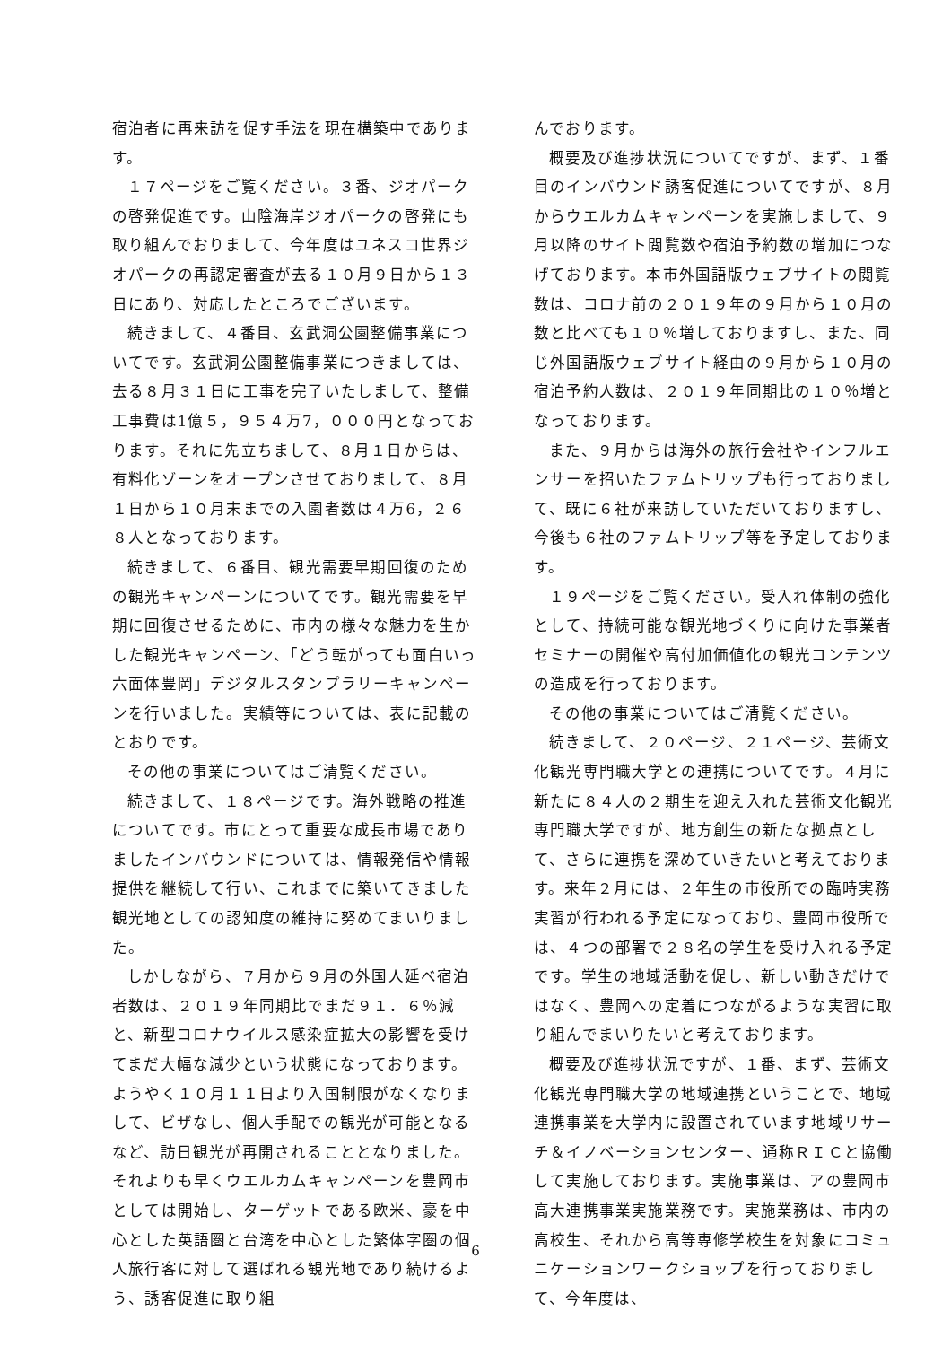宿泊者に再来訪を促す手法を現在構築中であります。
１７ページをご覧ください。３番、ジオパークの啓発促進です。山陰海岸ジオパークの啓発にも取り組んでおりまして、今年度はユネスコ世界ジオパークの再認定審査が去る１０月９日から１３日にあり、対応したところでございます。
続きまして、４番目、玄武洞公園整備事業についてです。玄武洞公園整備事業につきましては、去る８月３１日に工事を完了いたしまして、整備工事費は1億５，９５４万7，０００円となっております。それに先立ちまして、８月１日からは、有料化ゾーンをオープンさせておりまして、８月１日から１０月末までの入園者数は４万6，２６８人となっております。
続きまして、６番目、観光需要早期回復のための観光キャンペーンについてです。観光需要を早期に回復させるために、市内の様々な魅力を生かした観光キャンペーン、「どう転がっても面白いっ　六面体豊岡」デジタルスタンプラリーキャンペーンを行いました。実績等については、表に記載のとおりです。
その他の事業についてはご清覧ください。
続きまして、１８ページです。海外戦略の推進についてです。市にとって重要な成長市場でありましたインバウンドについては、情報発信や情報提供を継続して行い、これまでに築いてきました観光地としての認知度の維持に努めてまいりました。
しかしながら、７月から９月の外国人延べ宿泊者数は、２０１９年同期比でまだ９１．６％減と、新型コロナウイルス感染症拡大の影響を受けてまだ大幅な減少という状態になっております。ようやく１０月１１日より入国制限がなくなりまして、ビザなし、個人手配での観光が可能となるなど、訪日観光が再開されることとなりました。それよりも早くウエルカムキャンペーンを豊岡市としては開始し、ターゲットである欧米、豪を中心とした英語圏と台湾を中心とした繁体字圏の個人旅行客に対して選ばれる観光地であり続けるよう、誘客促進に取り組
んでおります。
概要及び進捗状況についてですが、まず、１番目のインバウンド誘客促進についてですが、８月からウエルカムキャンペーンを実施しまして、９月以降のサイト閲覧数や宿泊予約数の増加につなげております。本市外国語版ウェブサイトの閲覧数は、コロナ前の２０１９年の９月から１０月の数と比べても１０％増しておりますし、また、同じ外国語版ウェブサイト経由の９月から１０月の宿泊予約人数は、２０１９年同期比の１０％増となっております。
また、９月からは海外の旅行会社やインフルエンサーを招いたファムトリップも行っておりまして、既に６社が来訪していただいておりますし、今後も６社のファムトリップ等を予定しております。
１９ページをご覧ください。受入れ体制の強化として、持続可能な観光地づくりに向けた事業者セミナーの開催や高付加価値化の観光コンテンツの造成を行っております。
その他の事業についてはご清覧ください。
続きまして、２０ページ、２１ページ、芸術文化観光専門職大学との連携についてです。４月に新たに８４人の２期生を迎え入れた芸術文化観光専門職大学ですが、地方創生の新たな拠点として、さらに連携を深めていきたいと考えております。来年２月には、２年生の市役所での臨時実務実習が行われる予定になっており、豊岡市役所では、４つの部署で２８名の学生を受け入れる予定です。学生の地域活動を促し、新しい動きだけではなく、豊岡への定着につながるような実習に取り組んでまいりたいと考えております。
概要及び進捗状況ですが、１番、まず、芸術文化観光専門職大学の地域連携ということで、地域連携事業を大学内に設置されています地域リサーチ＆イノベーションセンター、通称ＲＩＣと協働して実施しております。実施事業は、アの豊岡市高大連携事業実施業務です。実施業務は、市内の高校生、それから高等専修学校生を対象にコミュニケーションワークショップを行っておりまして、今年度は、
6